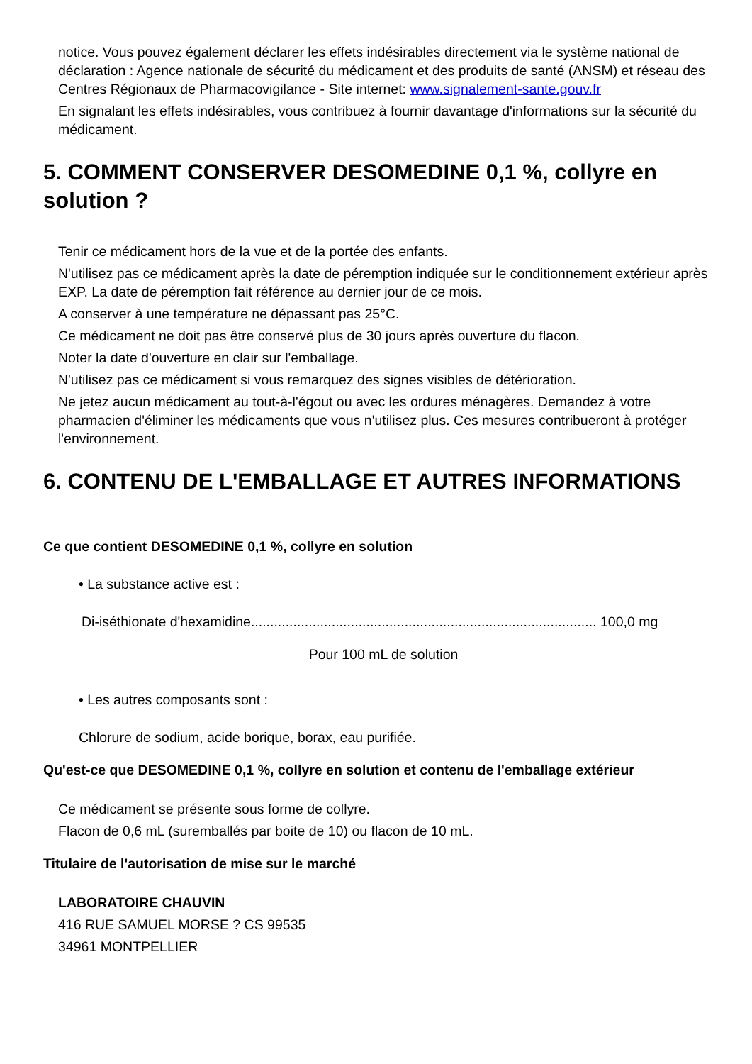notice. Vous pouvez également déclarer les effets indésirables directement via le système national de déclaration : Agence nationale de sécurité du médicament et des produits de santé (ANSM) et réseau des Centres Régionaux de Pharmacovigilance - Site internet: www.signalement-sante.gouv.fr
En signalant les effets indésirables, vous contribuez à fournir davantage d'informations sur la sécurité du médicament.
5. COMMENT CONSERVER DESOMEDINE 0,1 %, collyre en solution ?
Tenir ce médicament hors de la vue et de la portée des enfants.
N'utilisez pas ce médicament après la date de péremption indiquée sur le conditionnement extérieur après EXP. La date de péremption fait référence au dernier jour de ce mois.
A conserver à une température ne dépassant pas 25°C.
Ce médicament ne doit pas être conservé plus de 30 jours après ouverture du flacon.
Noter la date d'ouverture en clair sur l'emballage.
N'utilisez pas ce médicament si vous remarquez des signes visibles de détérioration.
Ne jetez aucun médicament au tout-à-l'égout ou avec les ordures ménagères. Demandez à votre pharmacien d'éliminer les médicaments que vous n'utilisez plus. Ces mesures contribueront à protéger l'environnement.
6. CONTENU DE L'EMBALLAGE ET AUTRES INFORMATIONS
Ce que contient DESOMEDINE 0,1 %, collyre en solution
• La substance active est :
Di-iséthionate d'hexamidine.......................................................................................... 100,0 mg
Pour 100 mL de solution
• Les autres composants sont :
Chlorure de sodium, acide borique, borax, eau purifiée.
Qu'est-ce que DESOMEDINE 0,1 %, collyre en solution et contenu de l'emballage extérieur
Ce médicament se présente sous forme de collyre.
Flacon de 0,6 mL (suremballés par boite de 10) ou flacon de 10 mL.
Titulaire de l'autorisation de mise sur le marché
LABORATOIRE CHAUVIN
416 RUE SAMUEL MORSE ? CS 99535
34961 MONTPELLIER